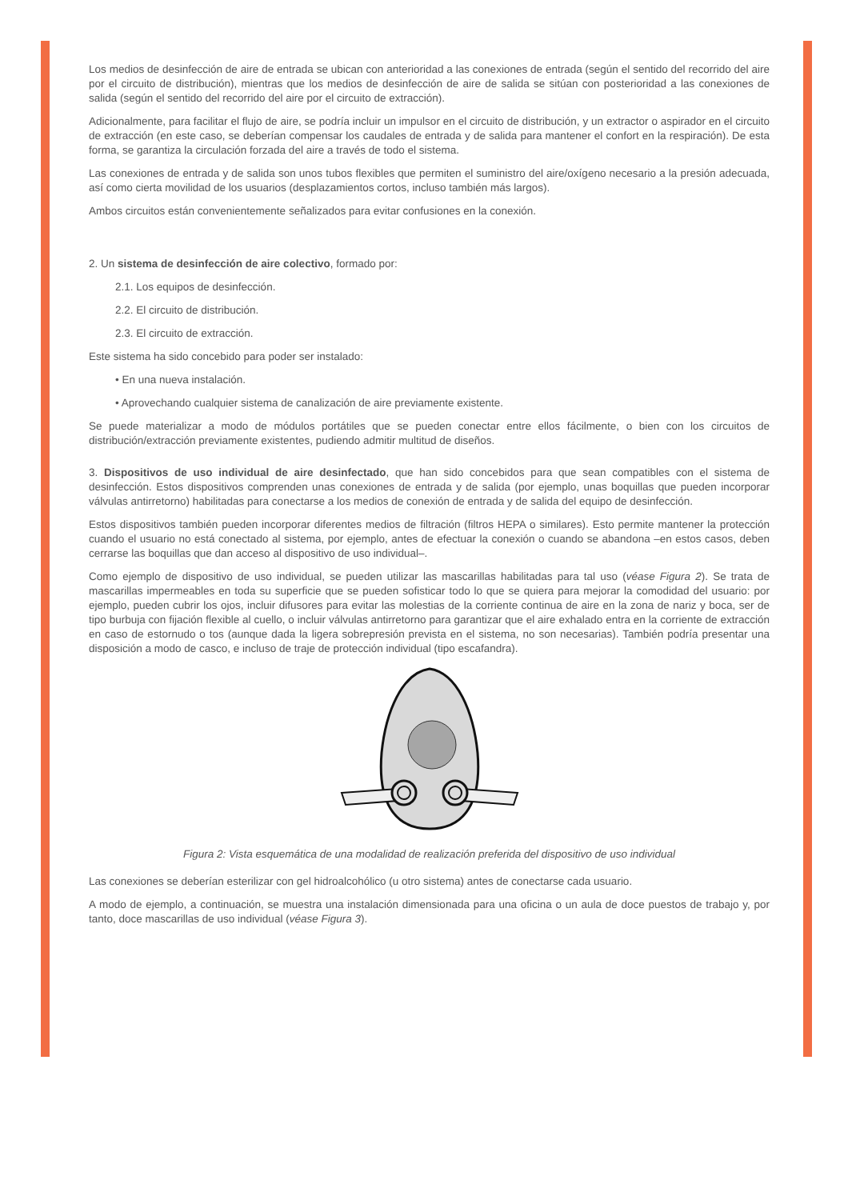Los medios de desinfección de aire de entrada se ubican con anterioridad a las conexiones de entrada (según el sentido del recorrido del aire por el circuito de distribución), mientras que los medios de desinfección de aire de salida se sitúan con posterioridad a las conexiones de salida (según el sentido del recorrido del aire por el circuito de extracción).
Adicionalmente, para facilitar el flujo de aire, se podría incluir un impulsor en el circuito de distribución, y un extractor o aspirador en el circuito de extracción (en este caso, se deberían compensar los caudales de entrada y de salida para mantener el confort en la respiración). De esta forma, se garantiza la circulación forzada del aire a través de todo el sistema.
Las conexiones de entrada y de salida son unos tubos flexibles que permiten el suministro del aire/oxígeno necesario a la presión adecuada, así como cierta movilidad de los usuarios (desplazamientos cortos, incluso también más largos).
Ambos circuitos están convenientemente señalizados para evitar confusiones en la conexión.
2. Un sistema de desinfección de aire colectivo, formado por:
2.1. Los equipos de desinfección.
2.2. El circuito de distribución.
2.3. El circuito de extracción.
Este sistema ha sido concebido para poder ser instalado:
• En una nueva instalación.
• Aprovechando cualquier sistema de canalización de aire previamente existente.
Se puede materializar a modo de módulos portátiles que se pueden conectar entre ellos fácilmente, o bien con los circuitos de distribución/extracción previamente existentes, pudiendo admitir multitud de diseños.
3. Dispositivos de uso individual de aire desinfectado, que han sido concebidos para que sean compatibles con el sistema de desinfección. Estos dispositivos comprenden unas conexiones de entrada y de salida (por ejemplo, unas boquillas que pueden incorporar válvulas antirretorno) habilitadas para conectarse a los medios de conexión de entrada y de salida del equipo de desinfección.
Estos dispositivos también pueden incorporar diferentes medios de filtración (filtros HEPA o similares). Esto permite mantener la protección cuando el usuario no está conectado al sistema, por ejemplo, antes de efectuar la conexión o cuando se abandona –en estos casos, deben cerrarse las boquillas que dan acceso al dispositivo de uso individual–.
Como ejemplo de dispositivo de uso individual, se pueden utilizar las mascarillas habilitadas para tal uso (véase Figura 2). Se trata de mascarillas impermeables en toda su superficie que se pueden sofisticar todo lo que se quiera para mejorar la comodidad del usuario: por ejemplo, pueden cubrir los ojos, incluir difusores para evitar las molestias de la corriente continua de aire en la zona de nariz y boca, ser de tipo burbuja con fijación flexible al cuello, o incluir válvulas antirretorno para garantizar que el aire exhalado entra en la corriente de extracción en caso de estornudo o tos (aunque dada la ligera sobrepresión prevista en el sistema, no son necesarias). También podría presentar una disposición a modo de casco, e incluso de traje de protección individual (tipo escafandra).
Figura 2: Vista esquemática de una modalidad de realización preferida del dispositivo de uso individual
Las conexiones se deberían esterilizar con gel hidroalcohólico (u otro sistema) antes de conectarse cada usuario.
A modo de ejemplo, a continuación, se muestra una instalación dimensionada para una oficina o un aula de doce puestos de trabajo y, por tanto, doce mascarillas de uso individual (véase Figura 3).